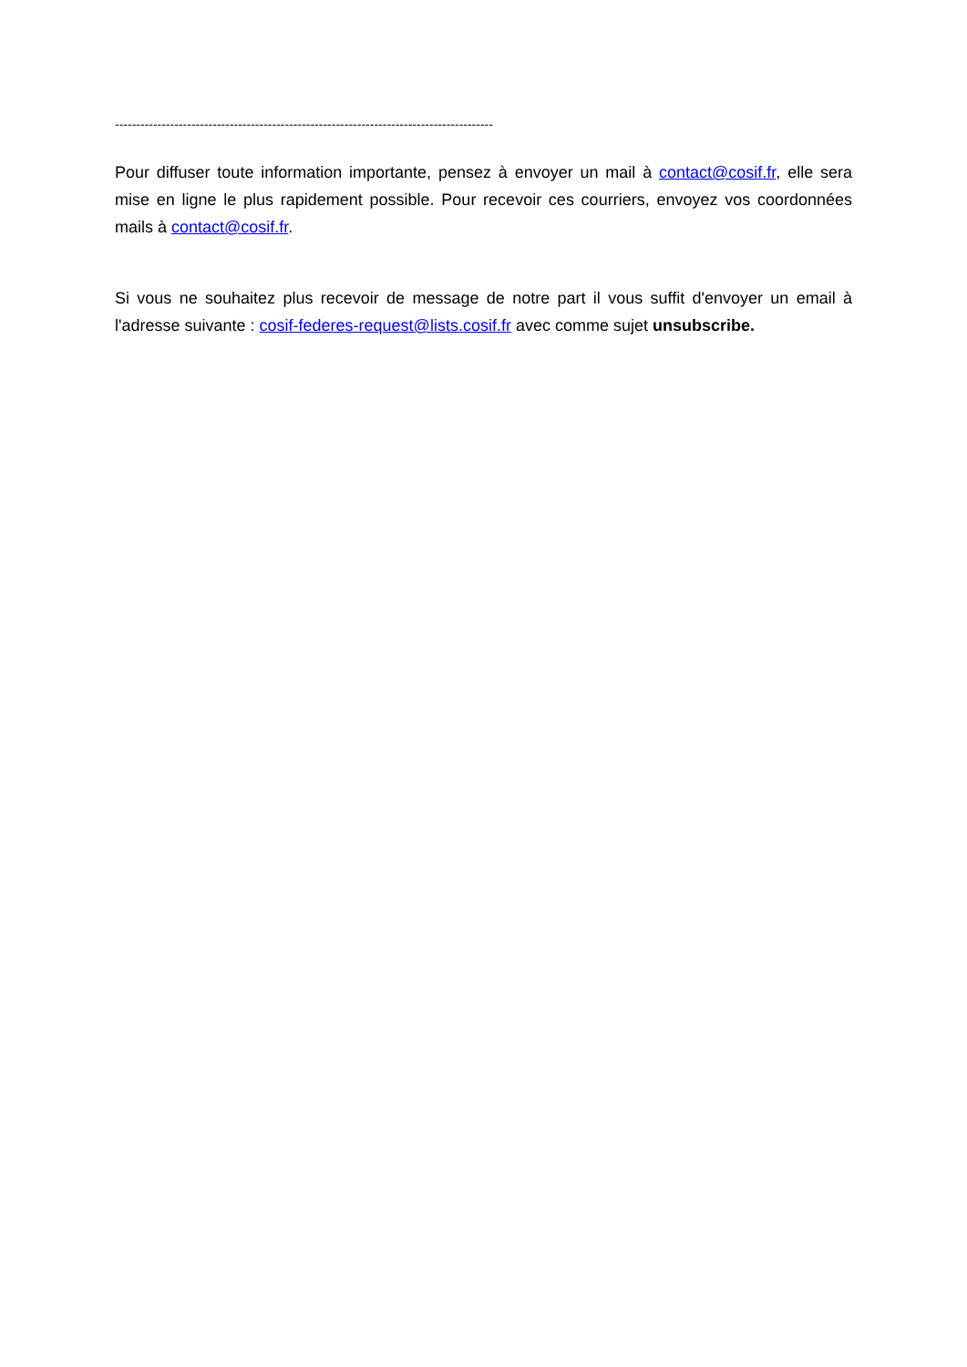-----------------------------------------------------------------------------------------
Pour diffuser toute information importante, pensez à envoyer un mail à contact@cosif.fr, elle sera mise en ligne le plus rapidement possible. Pour recevoir ces courriers, envoyez vos coordonnées mails à contact@cosif.fr.
Si vous ne souhaitez plus recevoir de message de notre part il vous suffit d'envoyer un email à l'adresse suivante : cosif-federes-request@lists.cosif.fr avec comme sujet unsubscribe.